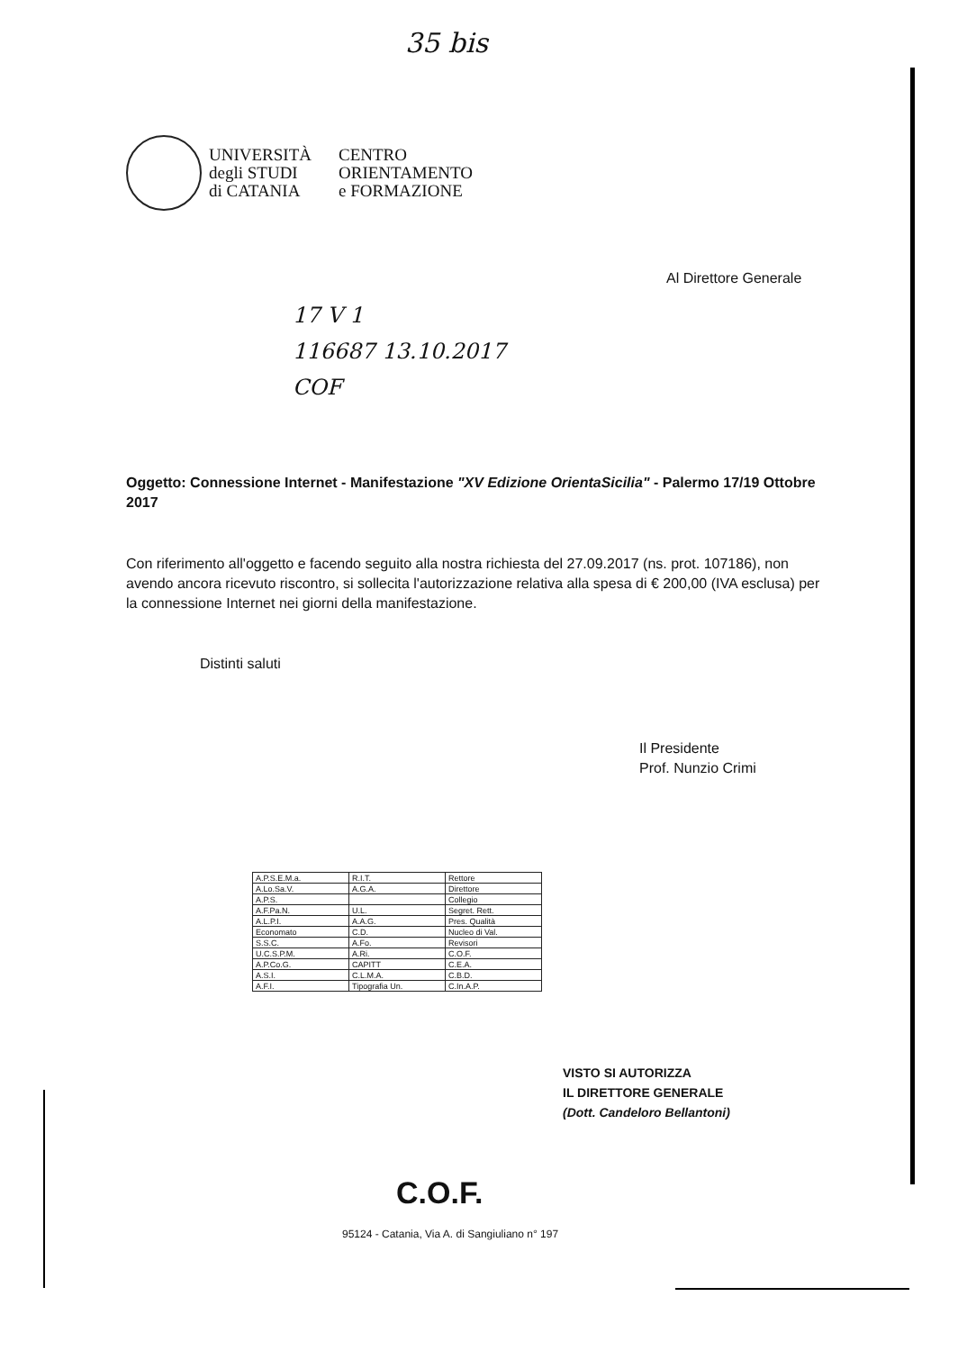35 bis
UNIVERSITÀ
degli STUDI
di CATANIA
CENTRO
ORIENTAMENTO
e FORMAZIONE
Al Direttore Generale
17 V 1
116687 13.10.2017
COF
Oggetto: Connessione Internet - Manifestazione "XV Edizione OrientaSicilia" - Palermo 17/19 Ottobre 2017
Con riferimento all'oggetto e facendo seguito alla nostra richiesta del 27.09.2017 (ns. prot. 107186), non avendo ancora ricevuto riscontro, si sollecita l'autorizzazione relativa alla spesa di € 200,00 (IVA esclusa) per la connessione Internet nei giorni della manifestazione.
Distinti saluti
Il Presidente
Prof. Nunzio Crimi
| A.P.S.E.M.a. | R.I.T. | Rettore |
| A.Lo.Sa.V. | A.G.A. | Direttore |
| A.P.S. | | Collegio |
| A.F.Pa.N. | U.L. | Segret. Rett. |
| A.L.P.I. | A.A.G. | Pres. Qualità |
| Economato | C.D. | Nucleo di Val. |
| S.S.C. | A.Fo. | Revisori |
| U.C.S.P.M. | A.Ri. | C.O.F. |
| A.P.Co.G. | CAPITT | C.E.A. |
| A.S.I. | C.L.M.A. | C.B.D. |
| A.F.I. | Tipografia Un. | C.In.A.P. |
VISTO SI AUTORIZZA
IL DIRETTORE GENERALE
(Dott. Candeloro Bellantoni)
C.O.F.
95124 - Catania, Via A. di Sangiuliano n° 197